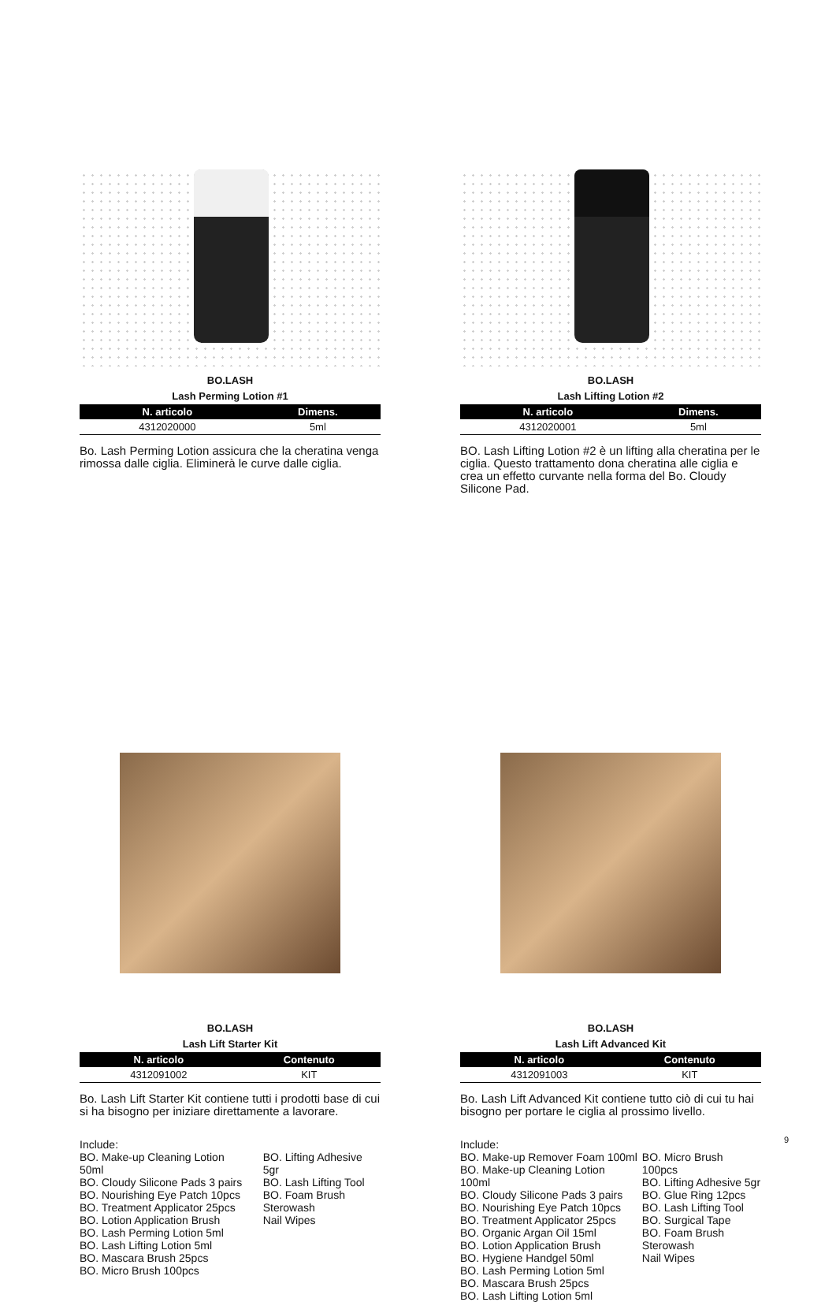BO.LASH
Lash Perming Lotion #1
| N. articolo | Dimens. |
| --- | --- |
| 4312020000 | 5ml |
Bo. Lash Perming Lotion assicura che la cheratina venga rimossa dalle ciglia. Eliminerà le curve dalle ciglia.
BO.LASH
Lash Lifting Lotion #2
| N. articolo | Dimens. |
| --- | --- |
| 4312020001 | 5ml |
BO. Lash Lifting Lotion #2 è un lifting alla cheratina per le ciglia. Questo trattamento dona cheratina alle ciglia e crea un effetto curvante nella forma del Bo. Cloudy Silicone Pad.
BO.LASH
Lash Lift Starter Kit
| N. articolo | Contenuto |
| --- | --- |
| 4312091002 | KIT |
Bo. Lash Lift Starter Kit contiene tutti i prodotti base di cui si ha bisogno per iniziare direttamente a lavorare.
Include:
BO. Make-up Cleaning Lotion 50ml
BO. Cloudy Silicone Pads 3 pairs
BO. Nourishing Eye Patch 10pcs
BO. Treatment Applicator 25pcs
BO. Lotion Application Brush
BO. Lash Perming Lotion 5ml
BO. Lash Lifting Lotion 5ml
BO. Mascara Brush 25pcs
BO. Micro Brush 100pcs
BO. Lifting Adhesive 5gr
BO. Lash Lifting Tool
BO. Foam Brush
Sterowash
Nail Wipes
BO.LASH
Lash Lift Advanced Kit
| N. articolo | Contenuto |
| --- | --- |
| 4312091003 | KIT |
Bo. Lash Lift Advanced Kit contiene tutto ciò di cui tu hai bisogno per portare le ciglia al prossimo livello.
Include:
BO. Make-up Remover Foam 100ml
BO. Make-up Cleaning Lotion 100ml
BO. Cloudy Silicone Pads 3 pairs
BO. Nourishing Eye Patch 10pcs
BO. Treatment Applicator 25pcs
BO. Organic Argan Oil 15ml
BO. Lotion Application Brush
BO. Hygiene Handgel 50ml
BO. Lash Perming Lotion 5ml
BO. Mascara Brush 25pcs
BO. Lash Lifting Lotion 5ml
BO. Micro Brush 100pcs
BO. Lifting Adhesive 5gr
BO. Glue Ring 12pcs
BO. Lash Lifting Tool
BO. Surgical Tape
BO. Foam Brush
Sterowash
Nail Wipes
9